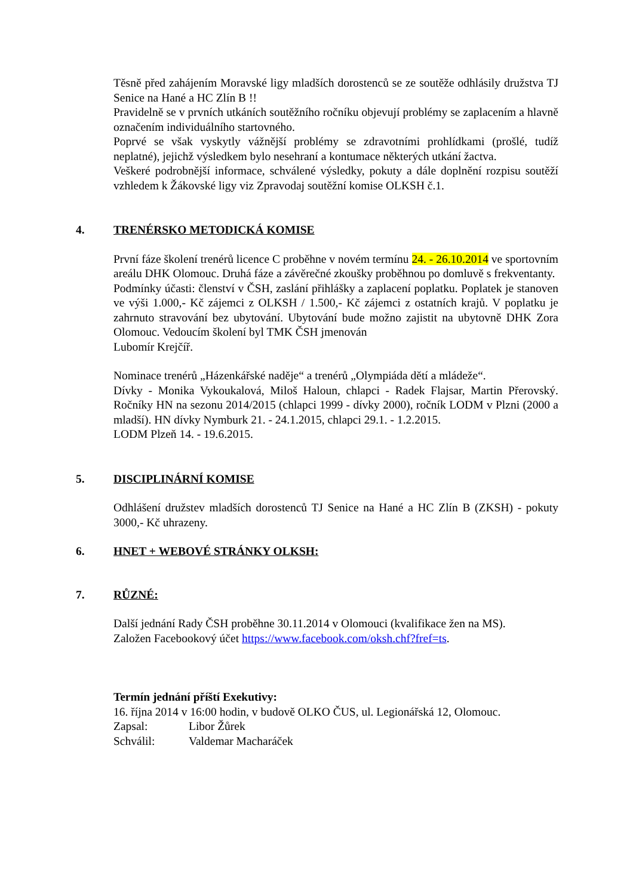Těsně před zahájením Moravské ligy mladších dorostenců se ze soutěže odhlásily družstva TJ Senice na Hané a HC Zlín B !!
Pravidelně se v prvních utkáních soutěžního ročníku objevují problémy se zaplacením a hlavně označením individuálního startovného.
Poprvé se však vyskytly vážnější problémy se zdravotními prohlídkami (prošlé, tudíž neplatné), jejichž výsledkem bylo nesehraní a kontumace některých utkání žactva.
Veškeré podrobnější informace, schválené výsledky, pokuty a dále doplnění rozpisu soutěží vzhledem k Žákovské ligy viz Zpravodaj soutěžní komise OLKSH č.1.
4. TRENÉRSKO METODICKÁ KOMISE
První fáze školení trenérů licence C proběhne v novém termínu 24. - 26.10.2014 ve sportovním areálu DHK Olomouc. Druhá fáze a závěrečné zkoušky proběhnou po domluvě s frekventanty.
Podmínky účasti: členství v ČSH, zaslání přihlášky a zaplacení poplatku. Poplatek je stanoven ve výši 1.000,- Kč zájemci z OLKSH / 1.500,- Kč zájemci z ostatních krajů. V poplatku je zahrnuto stravování bez ubytování. Ubytování bude možno zajistit na ubytovně DHK Zora Olomouc. Vedoucím školení byl TMK ČSH jmenován
Lubomír Krejčíř.
Nominace trenérů „Házenkářské naděje“ a trenérů „Olympiáda dětí a mládeže“.
Dívky - Monika Vykoukalová, Miloš Haloun, chlapci - Radek Flajsar, Martin Přerovský. Ročníky HN na sezonu 2014/2015 (chlapci 1999 - dívky 2000), ročník LODM v Plzni (2000 a mladší). HN dívky Nymburk 21. - 24.1.2015, chlapci 29.1. - 1.2.2015.
LODM Plzeň 14. - 19.6.2015.
5. DISCIPLINÁRNÍ KOMISE
Odhlášení družstev mladších dorostenců TJ Senice na Hané a HC Zlín B (ZKSH) - pokuty 3000,- Kč uhrazeny.
6. HNET + WEBOVÉ STRÁNKY OLKSH:
7. RŮZNÉ:
Další jednání Rady ČSH proběhne 30.11.2014 v Olomouci (kvalifikace žen na MS).
Založen Facebookový účet https://www.facebook.com/oksh.chf?fref=ts.
Termín jednání příští Exekutivy:
16. října 2014 v 16:00 hodin, v budově OLKO ČUS, ul. Legionářská 12, Olomouc.
Zapsal: Libor Žůrek
Schválil: Valdemar Macharáček